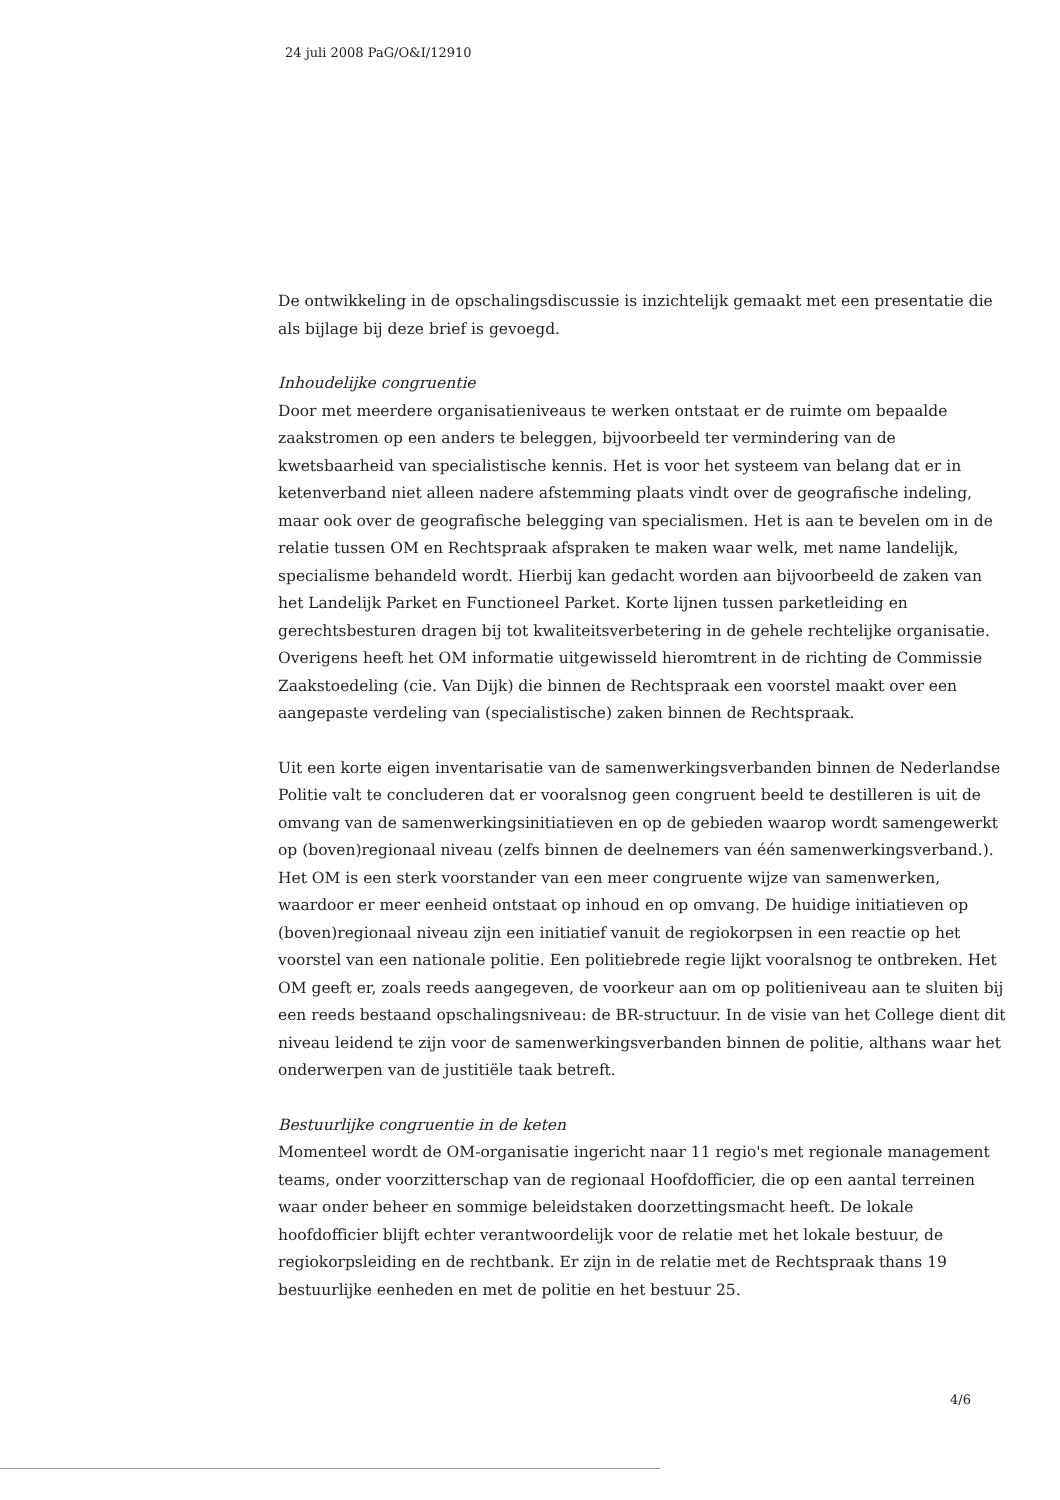24 juli 2008 PaG/O&I/12910
De ontwikkeling in de opschalingsdiscussie is inzichtelijk gemaakt met een presentatie die als bijlage bij deze brief is gevoegd.
Inhoudelijke congruentie
Door met meerdere organisatieniveaus te werken ontstaat er de ruimte om bepaalde zaakstromen op een anders te beleggen, bijvoorbeeld ter vermindering van de kwetsbaarheid van specialistische kennis. Het is voor het systeem van belang dat er in ketenverband niet alleen nadere afstemming plaats vindt over de geografische indeling, maar ook over de geografische belegging van specialismen. Het is aan te bevelen om in de relatie tussen OM en Rechtspraak afspraken te maken waar welk, met name landelijk, specialisme behandeld wordt. Hierbij kan gedacht worden aan bijvoorbeeld de zaken van het Landelijk Parket en Functioneel Parket. Korte lijnen tussen parketleiding en gerechtsbesturen dragen bij tot kwaliteitsverbetering in de gehele rechtelijke organisatie. Overigens heeft het OM informatie uitgewisseld hieromtrent in de richting de Commissie Zaakstoedeling (cie. Van Dijk) die binnen de Rechtspraak een voorstel maakt over een aangepaste verdeling van (specialistische) zaken binnen de Rechtspraak.
Uit een korte eigen inventarisatie van de samenwerkingsverbanden binnen de Nederlandse Politie valt te concluderen dat er vooralsnog geen congruent beeld te destilleren is uit de omvang van de samenwerkingsinitiatieven en op de gebieden waarop wordt samengewerkt op (boven)regionaal niveau (zelfs binnen de deelnemers van één samenwerkingsverband.). Het OM is een sterk voorstander van een meer congruente wijze van samenwerken, waardoor er meer eenheid ontstaat op inhoud en op omvang. De huidige initiatieven op (boven)regionaal niveau zijn een initiatief vanuit de regiokorpsen in een reactie op het voorstel van een nationale politie. Een politiebrede regie lijkt vooralsnog te ontbreken. Het OM geeft er, zoals reeds aangegeven, de voorkeur aan om op politieniveau aan te sluiten bij een reeds bestaand opschalingsniveau: de BR-structuur. In de visie van het College dient dit niveau leidend te zijn voor de samenwerkingsverbanden binnen de politie, althans waar het onderwerpen van de justitiële taak betreft.
Bestuurlijke congruentie in de keten
Momenteel wordt de OM-organisatie ingericht naar 11 regio's met regionale management teams, onder voorzitterschap van de regionaal Hoofdofficier, die op een aantal terreinen waar onder beheer en sommige beleidstaken doorzettingsmacht heeft. De lokale hoofdofficier blijft echter verantwoordelijk voor de relatie met het lokale bestuur, de regiokorpsleiding en de rechtbank. Er zijn in de relatie met de Rechtspraak thans 19 bestuurlijke eenheden en met de politie en het bestuur 25.
4/6